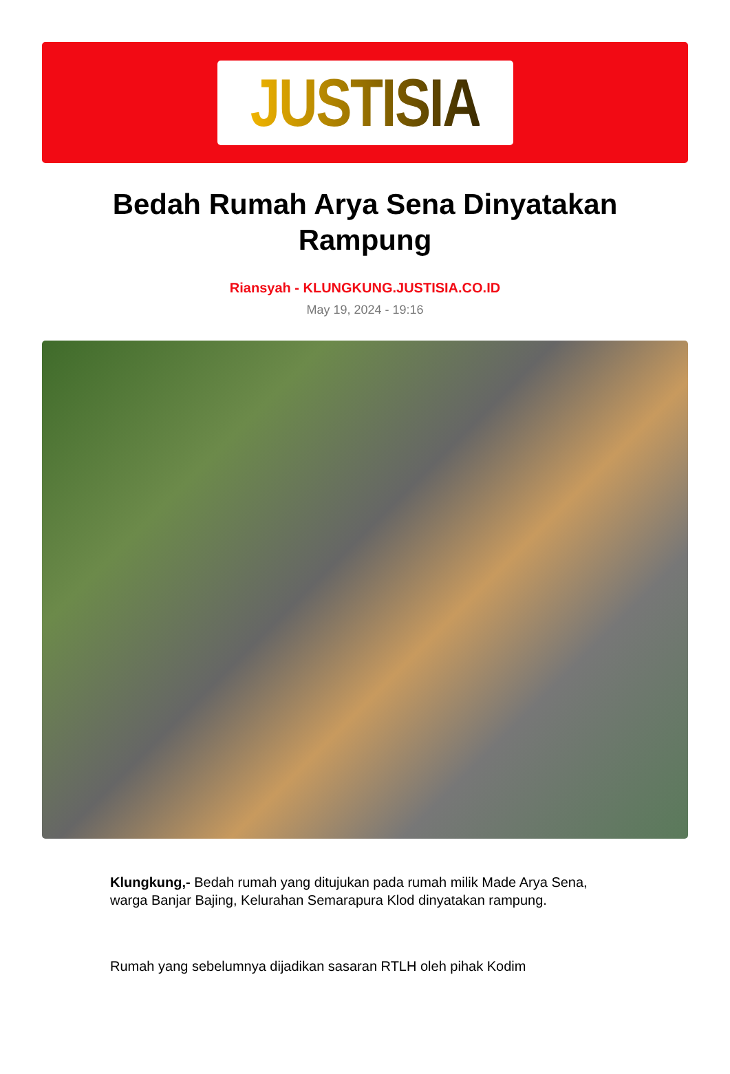JUSTISIA
Bedah Rumah Arya Sena Dinyatakan Rampung
Riansyah - KLUNGKUNG.JUSTISIA.CO.ID
May 19, 2024 - 19:16
Klungkung,- Bedah rumah yang ditujukan pada rumah milik Made Arya Sena, warga Banjar Bajing, Kelurahan Semarapura Klod dinyatakan rampung.
Rumah yang sebelumnya dijadikan sasaran RTLH oleh pihak Kodim